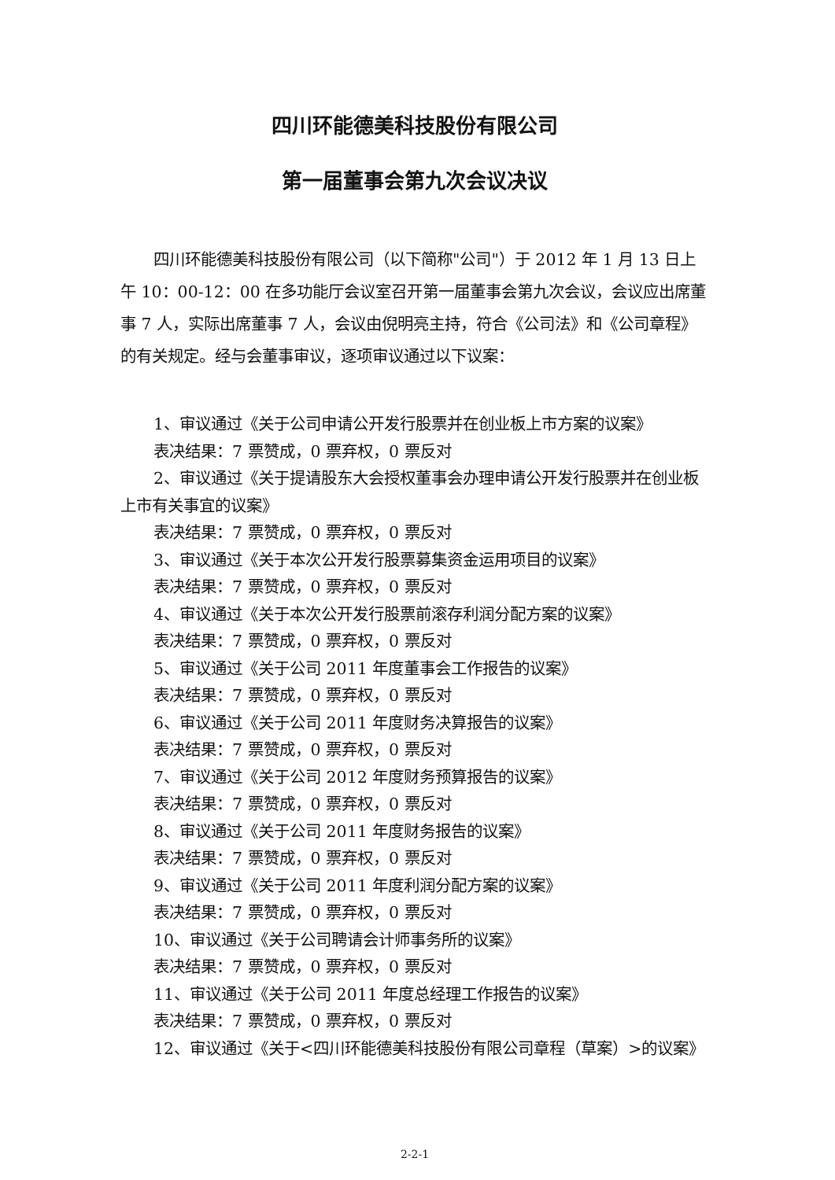四川环能德美科技股份有限公司
第一届董事会第九次会议决议
四川环能德美科技股份有限公司（以下简称"公司"）于 2012 年 1 月 13 日上午 10：00-12：00 在多功能厅会议室召开第一届董事会第九次会议，会议应出席董事 7 人，实际出席董事 7 人，会议由倪明亮主持，符合《公司法》和《公司章程》的有关规定。经与会董事审议，逐项审议通过以下议案：
1、审议通过《关于公司申请公开发行股票并在创业板上市方案的议案》
表决结果：7 票赞成，0 票弃权，0 票反对
2、审议通过《关于提请股东大会授权董事会办理申请公开发行股票并在创业板上市有关事宜的议案》
表决结果：7 票赞成，0 票弃权，0 票反对
3、审议通过《关于本次公开发行股票募集资金运用项目的议案》
表决结果：7 票赞成，0 票弃权，0 票反对
4、审议通过《关于本次公开发行股票前滚存利润分配方案的议案》
表决结果：7 票赞成，0 票弃权，0 票反对
5、审议通过《关于公司 2011 年度董事会工作报告的议案》
表决结果：7 票赞成，0 票弃权，0 票反对
6、审议通过《关于公司 2011 年度财务决算报告的议案》
表决结果：7 票赞成，0 票弃权，0 票反对
7、审议通过《关于公司 2012 年度财务预算报告的议案》
表决结果：7 票赞成，0 票弃权，0 票反对
8、审议通过《关于公司 2011 年度财务报告的议案》
表决结果：7 票赞成，0 票弃权，0 票反对
9、审议通过《关于公司 2011 年度利润分配方案的议案》
表决结果：7 票赞成，0 票弃权，0 票反对
10、审议通过《关于公司聘请会计师事务所的议案》
表决结果：7 票赞成，0 票弃权，0 票反对
11、审议通过《关于公司 2011 年度总经理工作报告的议案》
表决结果：7 票赞成，0 票弃权，0 票反对
12、审议通过《关于<四川环能德美科技股份有限公司章程（草案）>的议案》
2-2-1